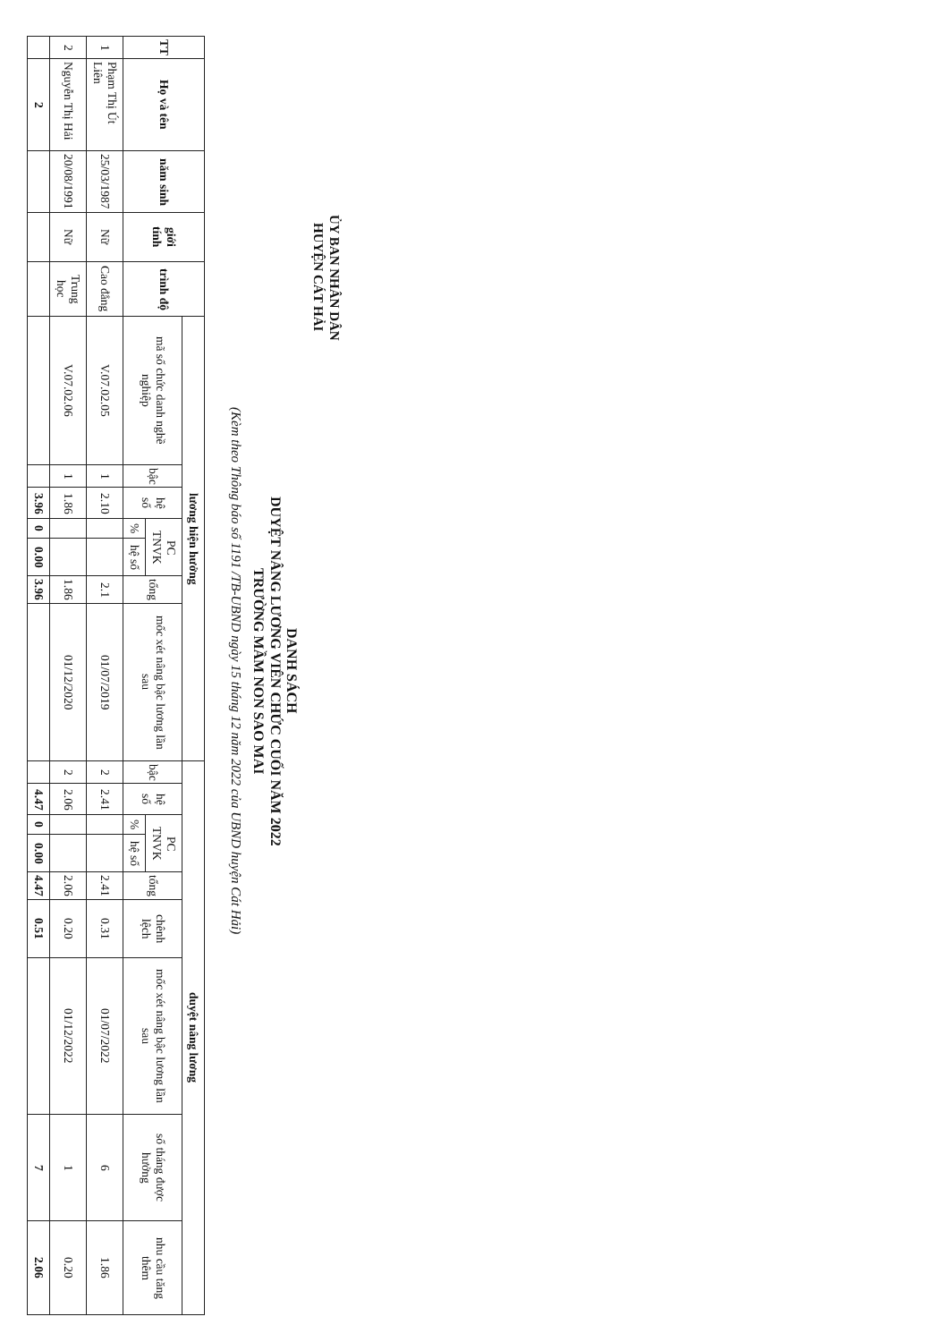ỦY BAN NHÂN DÂN
HUYỆN CÁT HẢI
DANH SÁCH
DUYỆT NÂNG LƯƠNG VIÊN CHỨC CUỐI NĂM 2022
TRƯỜNG MẦM NON SAO MAI
(Kèm theo Thông báo số 1191 /TB-UBND ngày 15 tháng 12 năm 2022 của UBND huyện Cát Hải)
| TT | Họ và tên | năm sinh | giới tính | trình độ | lương hiện hưởng | | | | | | | duyệt nâng lương | | | | | | | | |
| --- | --- | --- | --- | --- | --- | --- | --- | --- | --- | --- | --- | --- | --- | --- | --- | --- | --- | --- | --- | --- |
| | | | | | mã số chức danh nghề nghiệp | bậc | hệ số | PC TNVK | | tổng | mốc xét nâng bậc lương lần sau | bậc | hệ số | PC TNVK | | tổng | chênh lệch | mốc xét nâng bậc lương lần sau | số tháng được hưởng | nhu cầu tăng thêm |
| | | | | | | | | % | hệ số | | | | | % | hệ số | | | | | |
| 1 | Phạm Thị Út Liên | 25/03/1987 | Nữ | Cao đẳng | V.07.02.05 | 1 | 2.10 | | | 2.1 | 01/07/2019 | 2 | 2.41 | | | 2.41 | 0.31 | 01/07/2022 | 6 | 1.86 |
| 2 | Nguyễn Thị Hải | 20/08/1991 | Nữ | Trung học | V.07.02.06 | 1 | 1.86 | | | 1.86 | 01/12/2020 | 2 | 2.06 | | | 2.06 | 0.20 | 01/12/2022 | 1 | 0.20 |
| | 2 | | | | | | 3.96 | 0 | 0.00 | 3.96 | | | 4.47 | 0 | 0.00 | 4.47 | 0.51 | | 7 | 2.06 |